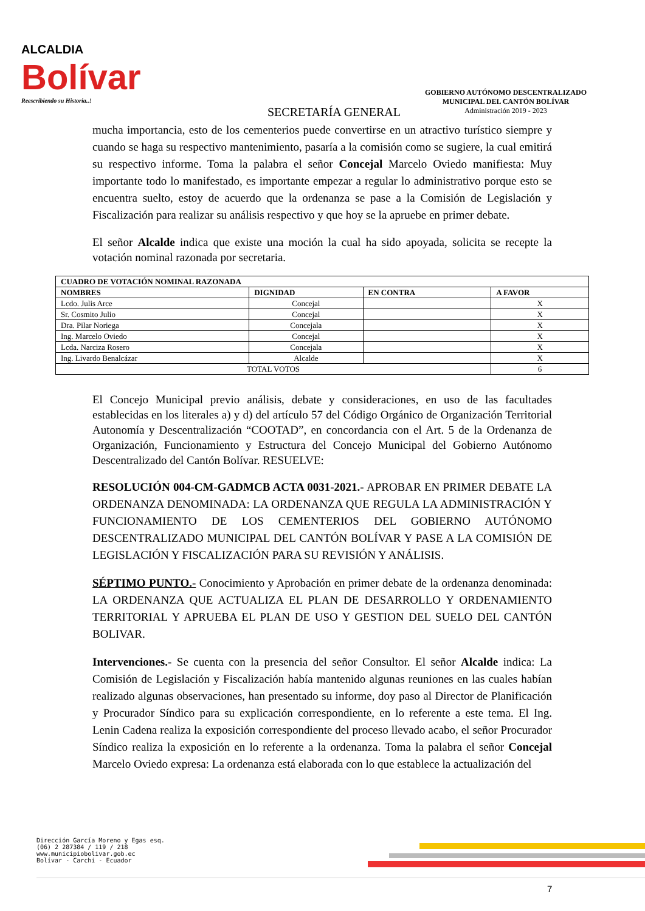ALCALDIA
Bolívar
Reescribiendo su Historia..!
SECRETARÍA GENERAL
GOBIERNO AUTÓNOMO DESCENTRALIZADO
MUNICIPAL DEL CANTÓN BOLÍVAR
Administración 2019 - 2023
mucha importancia, esto de los cementerios puede convertirse en un atractivo turístico siempre y cuando se haga su respectivo mantenimiento, pasaría a la comisión como se sugiere, la cual emitirá su respectivo informe. Toma la palabra el señor Concejal Marcelo Oviedo manifiesta: Muy importante todo lo manifestado, es importante empezar a regular lo administrativo porque esto se encuentra suelto, estoy de acuerdo que la ordenanza se pase a la Comisión de Legislación y Fiscalización para realizar su análisis respectivo y que hoy se la apruebe en primer debate.
El señor Alcalde indica que existe una moción la cual ha sido apoyada, solicita se recepte la votación nominal razonada por secretaria.
| CUADRO DE VOTACIÓN NOMINAL RAZONADA | | | |
| --- | --- | --- | --- |
| NOMBRES | DIGNIDAD | EN CONTRA | A FAVOR |
| Lcdo. Julis Arce | Concejal | | X |
| Sr. Cosmito Julio | Concejal | | X |
| Dra. Pilar Noriega | Concejala | | X |
| Ing. Marcelo Oviedo | Concejal | | X |
| Lcda. Narciza Rosero | Concejala | | X |
| Ing. Livardo Benalcázar | Alcalde | | X |
| TOTAL VOTOS | | | 6 |
El Concejo Municipal previo análisis, debate y consideraciones, en uso de las facultades establecidas en los literales a) y d) del artículo 57 del Código Orgánico de Organización Territorial Autonomía y Descentralización “COOTAD”, en concordancia con el Art. 5 de la Ordenanza de Organización, Funcionamiento y Estructura del Concejo Municipal del Gobierno Autónomo Descentralizado del Cantón Bolívar. RESUELVE:
RESOLUCIÓN 004-CM-GADMCB ACTA 0031-2021.- APROBAR EN PRIMER DEBATE LA ORDENANZA DENOMINADA: LA ORDENANZA QUE REGULA LA ADMINISTRACIÓN Y FUNCIONAMIENTO DE LOS CEMENTERIOS DEL GOBIERNO AUTÓNOMO DESCENTRALIZADO MUNICIPAL DEL CANTÓN BOLÍVAR Y PASE A LA COMISIÓN DE LEGISLACIÓN Y FISCALIZACIÓN PARA SU REVISIÓN Y ANÁLISIS.
SÉPTIMO PUNTO.- Conocimiento y Aprobación en primer debate de la ordenanza denominada: LA ORDENANZA QUE ACTUALIZA EL PLAN DE DESARROLLO Y ORDENAMIENTO TERRITORIAL Y APRUEBA EL PLAN DE USO Y GESTION DEL SUELO DEL CANTÓN BOLIVAR.
Intervenciones.- Se cuenta con la presencia del señor Consultor. El señor Alcalde indica: La Comisión de Legislación y Fiscalización había mantenido algunas reuniones en las cuales habían realizado algunas observaciones, han presentado su informe, doy paso al Director de Planificación y Procurador Síndico para su explicación correspondiente, en lo referente a este tema. El Ing. Lenin Cadena realiza la exposición correspondiente del proceso llevado acabo, el señor Procurador Síndico realiza la exposición en lo referente a la ordenanza. Toma la palabra el señor Concejal Marcelo Oviedo expresa: La ordenanza está elaborada con lo que establece la actualización del
Dirección García Moreno y Egas esq.
(06) 2 287384 / 119 / 218
www.municipiobolivar.gob.ec
Bolívar - Carchi - Ecuador
7